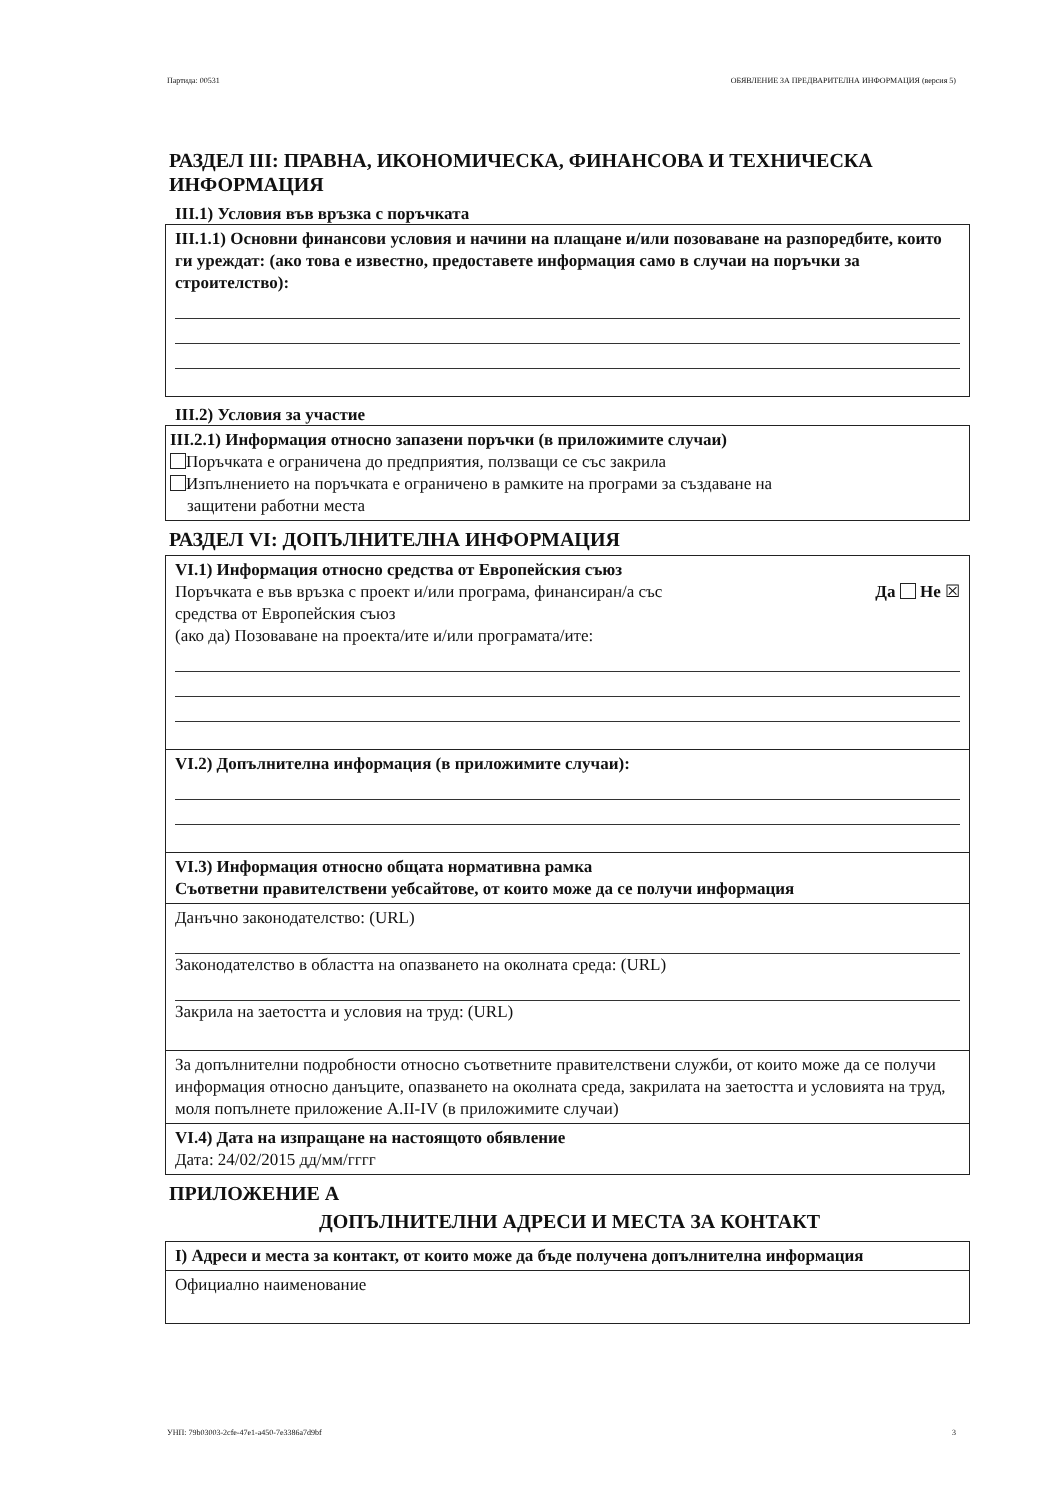Партида: 00531 ОБЯВЛЕНИЕ ЗА ПРЕДВАРИТЕЛНА ИНФОРМАЦИЯ (версия 5)
РАЗДЕЛ III: ПРАВНА, ИКОНОМИЧЕСКА, ФИНАНСОВА И ТЕХНИЧЕСКА ИНФОРМАЦИЯ
III.1) Условия във връзка с поръчката
III.1.1) Основни финансови условия и начини на плащане и/или позоваване на разпоредбите, които ги уреждат: (ако това е известно, предоставете информация само в случаи на поръчки за строителство):
III.2) Условия за участие
III.2.1) Информация относно запазени поръчки (в приложимите случаи)
Поръчката е ограничена до предприятия, ползващи се със закрила
Изпълнението на поръчката е ограничено в рамките на програми за създаване на
защитени работни места
РАЗДЕЛ VI: ДОПЪЛНИТЕЛНА ИНФОРМАЦИЯ
VI.1) Информация относно средства от Европейския съюз
Поръчката е във връзка с проект и/или програма, финансиран/а със
средства от Европейския съюз
Да Не ☒
(ако да) Позоваване на проекта/ите и/или програмата/ите:
VI.2) Допълнителна информация (в приложимите случаи):
VI.3) Информация относно общата нормативна рамка
Съответни правителствени уебсайтове, от които може да се получи информация
Данъчно законодателство: (URL)
Законодателство в областта на опазването на околната среда: (URL)
Закрила на заетостта и условия на труд: (URL)
За допълнителни подробности относно съответните правителствени служби, от които може да се получи информация относно данъците, опазването на околната среда, закрилата на заетостта и условията на труд, моля попълнете приложение A.II-IV (в приложимите случаи)
VI.4) Дата на изпращане на настоящото обявление
Дата: 24/02/2015 дд/мм/гггг
ПРИЛОЖЕНИЕ A
ДОПЪЛНИТЕЛНИ АДРЕСИ И МЕСТА ЗА КОНТАКТ
I) Адреси и места за контакт, от които може да бъде получена допълнителна информация
Официално наименование
УНП: 79b03003-2cfe-47e1-a450-7e3386a7d9bf 3